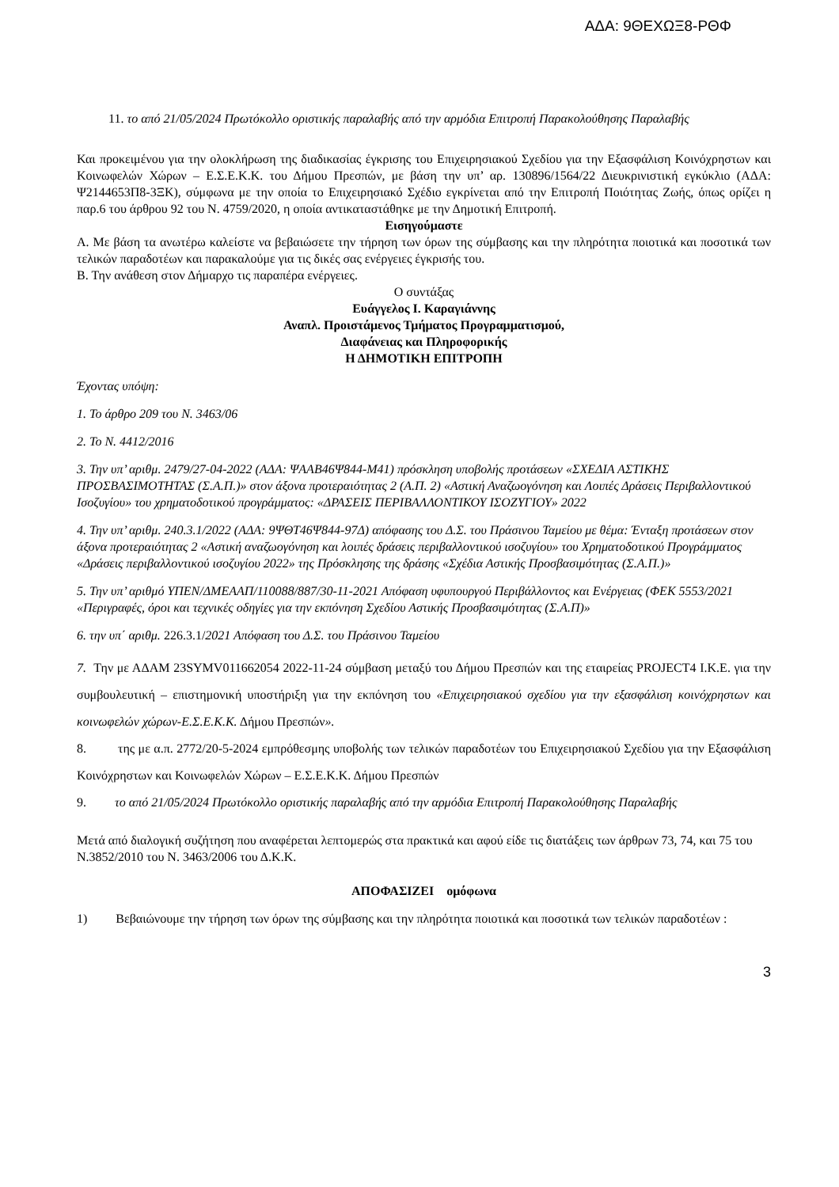ΑΔΑ: 9ΘΕΧΩΞ8-ΡΘΦ
11. το από 21/05/2024 Πρωτόκολλο οριστικής παραλαβής από την αρμόδια Επιτροπή Παρακολούθησης Παραλαβής
Και προκειμένου για την ολοκλήρωση της διαδικασίας έγκρισης του Επιχειρησιακού Σχεδίου για την Εξασφάλιση Κοινόχρηστων και Κοινωφελών Χώρων – Ε.Σ.Ε.Κ.Κ. του Δήμου Πρεσπών, με βάση την υπ’ αρ. 130896/1564/22 Διευκρινιστική εγκύκλιο (ΑΔΑ: Ψ2144653Π8-3ΞΚ), σύμφωνα με την οποία το Επιχειρησιακό Σχέδιο εγκρίνεται από την Επιτροπή Ποιότητας Ζωής, όπως ορίζει η παρ.6 του άρθρου 92 του Ν. 4759/2020, η οποία αντικαταστάθηκε με την Δημοτική Επιτροπή.
Εισηγούμαστε
Α. Με βάση τα ανωτέρω καλείστε να βεβαιώσετε την τήρηση των όρων της σύμβασης και την πληρότητα ποιοτικά και ποσοτικά των τελικών παραδοτέων και παρακαλούμε για τις δικές σας ενέργειες έγκρισής του.
Β. Την ανάθεση στον Δήμαρχο τις παραπέρα ενέργειες.
Ο συντάξας
Ευάγγελος Ι. Καραγιάννης
Αναπλ. Προιστάμενος Τμήματος Προγραμματισμού,
Διαφάνειας και Πληροφορικής
Η ΔΗΜΟΤΙΚΗ ΕΠΙΤΡΟΠΗ
Έχοντας υπόψη:
1. Το άρθρο 209 του Ν. 3463/06
2. Το Ν. 4412/2016
3. Την υπ’ αριθμ. 2479/27-04-2022 (ΑΔΑ: ΨΑΑΒ46Ψ844-Μ41) πρόσκληση υποβολής προτάσεων «ΣΧΕΔΙΑ ΑΣΤΙΚΗΣ ΠΡΟΣΒΑΣΙΜΟΤΗΤΑΣ (Σ.Α.Π.)» στον άξονα προτεραιότητας 2 (Α.Π. 2) «Αστική Αναζωογόνηση και Λοιπές Δράσεις Περιβαλλοντικού Ισοζυγίου» του χρηματοδοτικού προγράμματος: «ΔΡΑΣΕΙΣ ΠΕΡΙΒΑΛΛΟΝΤΙΚΟΥ ΙΣΟΖΥΓΙΟΥ» 2022
4. Την υπ’ αριθμ. 240.3.1/2022 (ΑΔΑ: 9ΨΘΤ46Ψ844-97Δ) απόφασης του Δ.Σ. του Πράσινου Ταμείου με θέμα: Ένταξη προτάσεων στον άξονα προτεραιότητας 2 «Αστική αναζωογόνηση και λοιπές δράσεις περιβαλλοντικού ισοζυγίου» του Χρηματοδοτικού Προγράμματος «Δράσεις περιβαλλοντικού ισοζυγίου 2022» της Πρόσκλησης της δράσης «Σχέδια Αστικής Προσβασιμότητας (Σ.Α.Π.)»
5. Την υπ’ αριθμό ΥΠΕΝ/ΔΜΕΑΑΠ/110088/887/30-11-2021 Απόφαση υφυπουργού Περιβάλλοντος και Ενέργειας (ΦΕΚ 5553/2021 «Περιγραφές, όροι και τεχνικές οδηγίες για την εκπόνηση Σχεδίου Αστικής Προσβασιμότητας (Σ.Α.Π)»
6. την υπ΄ αριθμ. 226.3.1/2021 Απόφαση του Δ.Σ. του Πράσινου Ταμείου
7. Την με ΑΔΑΜ 23SYMV011662054 2022-11-24 σύμβαση μεταξύ του Δήμου Πρεσπών και της εταιρείας PROJECT4 Ι.Κ.Ε. για την συμβουλευτική – επιστημονική υποστήριξη για την εκπόνηση του «Επιχειρησιακού σχεδίου για την εξασφάλιση κοινόχρηστων και κοινωφελών χώρων-Ε.Σ.Ε.Κ.Κ. Δήμου Πρεσπών».
8. της με α.π. 2772/20-5-2024 εμπρόθεσμης υποβολής των τελικών παραδοτέων του Επιχειρησιακού Σχεδίου για την Εξασφάλιση Κοινόχρηστων και Κοινωφελών Χώρων – Ε.Σ.Ε.Κ.Κ. Δήμου Πρεσπών
9. το από 21/05/2024 Πρωτόκολλο οριστικής παραλαβής από την αρμόδια Επιτροπή Παρακολούθησης Παραλαβής
Μετά από διαλογική συζήτηση που αναφέρεται λεπτομερώς στα πρακτικά και αφού είδε τις διατάξεις των άρθρων 73, 74, και 75 του Ν.3852/2010 του Ν. 3463/2006 του Δ.Κ.Κ.
ΑΠΟΦΑΣΙΖΕΙ ομόφωνα
1) Βεβαιώνουμε την τήρηση των όρων της σύμβασης και την πληρότητα ποιοτικά και ποσοτικά των τελικών παραδοτέων :
3